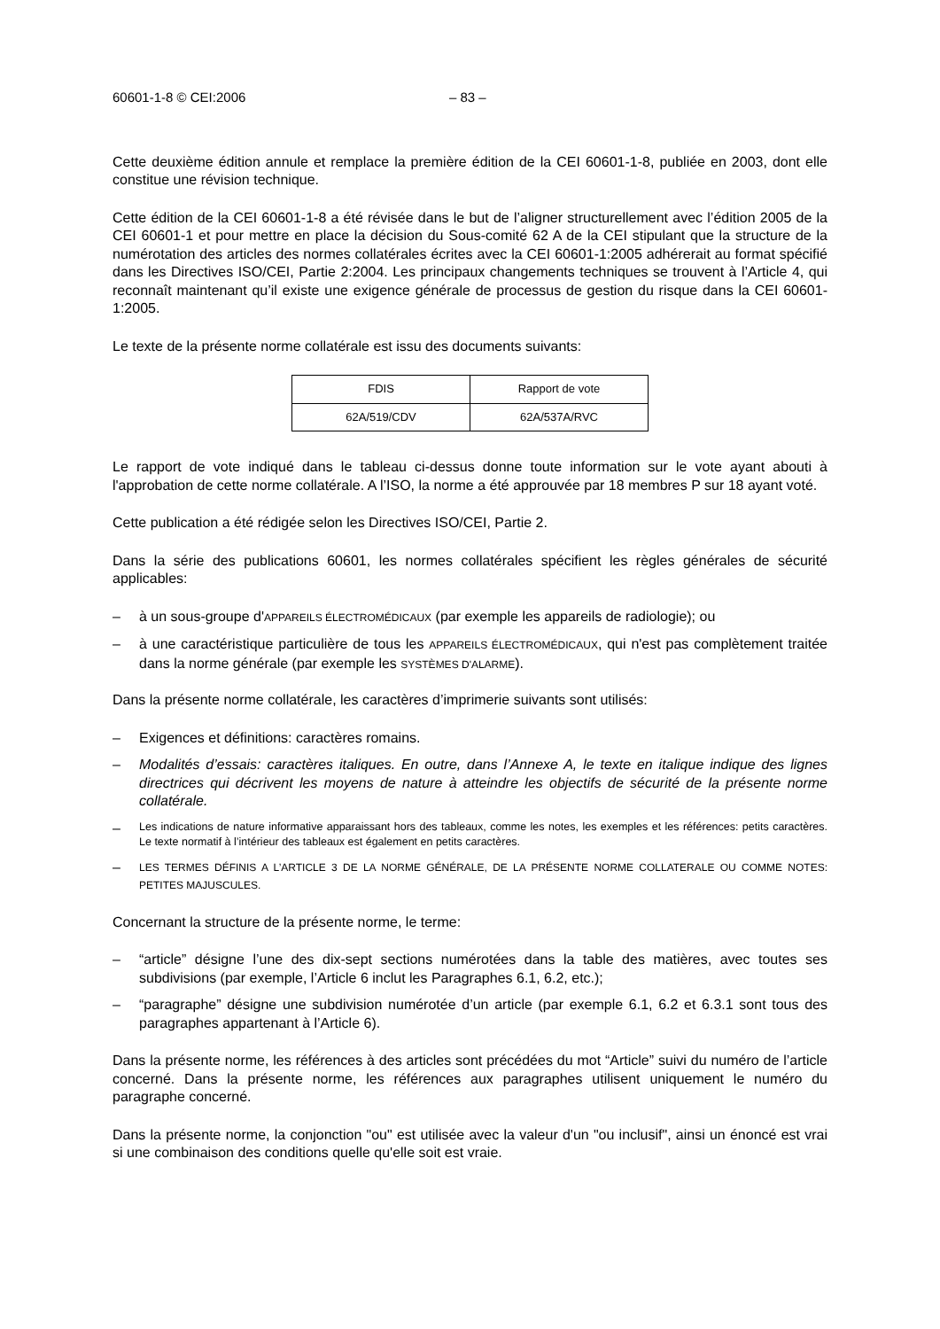60601-1-8 © CEI:2006 – 83 –
Cette deuxième édition annule et remplace la première édition de la CEI 60601-1-8, publiée en 2003, dont elle constitue une révision technique.
Cette édition de la CEI 60601-1-8 a été révisée dans le but de l’aligner structurellement avec l’édition 2005 de la CEI 60601-1 et pour mettre en place la décision du Sous-comité 62 A de la CEI stipulant que la structure de la numérotation des articles des normes collatérales écrites avec la CEI 60601-1:2005 adhérerait au format spécifié dans les Directives ISO/CEI, Partie 2:2004. Les principaux changements techniques se trouvent à l’Article 4, qui reconnaît maintenant qu’il existe une exigence générale de processus de gestion du risque dans la CEI 60601-1:2005.
Le texte de la présente norme collatérale est issu des documents suivants:
| FDIS | Rapport de vote |
| 62A/519/CDV | 62A/537A/RVC |
Le rapport de vote indiqué dans le tableau ci-dessus donne toute information sur le vote ayant abouti à l'approbation de cette norme collatérale. A l’ISO, la norme a été approuvée par 18 membres P sur 18 ayant voté.
Cette publication a été rédigée selon les Directives ISO/CEI, Partie 2.
Dans la série des publications 60601, les normes collatérales spécifient les règles générales de sécurité applicables:
– à un sous-groupe d'APPAREILS ÉLECTROMÉDICAUX (par exemple les appareils de radiologie); ou
– à une caractéristique particulière de tous les APPAREILS ÉLECTROMÉDICAUX, qui n'est pas complètement traitée dans la norme générale (par exemple les SYSTÈMES D'ALARME).
Dans la présente norme collatérale, les caractères d’imprimerie suivants sont utilisés:
– Exigences et définitions: caractères romains.
– Modalités d’essais: caractères italiques. En outre, dans l’Annexe A, le texte en italique indique des lignes directrices qui décrivent les moyens de nature à atteindre les objectifs de sécurité de la présente norme collatérale.
– Les indications de nature informative apparaissant hors des tableaux, comme les notes, les exemples et les références: petits caractères. Le texte normatif à l’intérieur des tableaux est également en petits caractères.
– LES TERMES DÉFINIS A L’ARTICLE 3 DE LA NORME GÉNÉRALE, DE LA PRÉSENTE NORME COLLATERALE OU COMME NOTES: PETITES MAJUSCULES.
Concernant la structure de la présente norme, le terme:
– “article” désigne l’une des dix-sept sections numérotées dans la table des matières, avec toutes ses subdivisions (par exemple, l’Article 6 inclut les Paragraphes 6.1, 6.2, etc.);
– “paragraphe” désigne une subdivision numérotée d’un article (par exemple 6.1, 6.2 et 6.3.1 sont tous des paragraphes appartenant à l’Article 6).
Dans la présente norme, les références à des articles sont précédées du mot “Article” suivi du numéro de l’article concerné. Dans la présente norme, les références aux paragraphes utilisent uniquement le numéro du paragraphe concerné.
Dans la présente norme, la conjonction "ou" est utilisée avec la valeur d'un "ou inclusif", ainsi un énoncé est vrai si une combinaison des conditions quelle qu'elle soit est vraie.